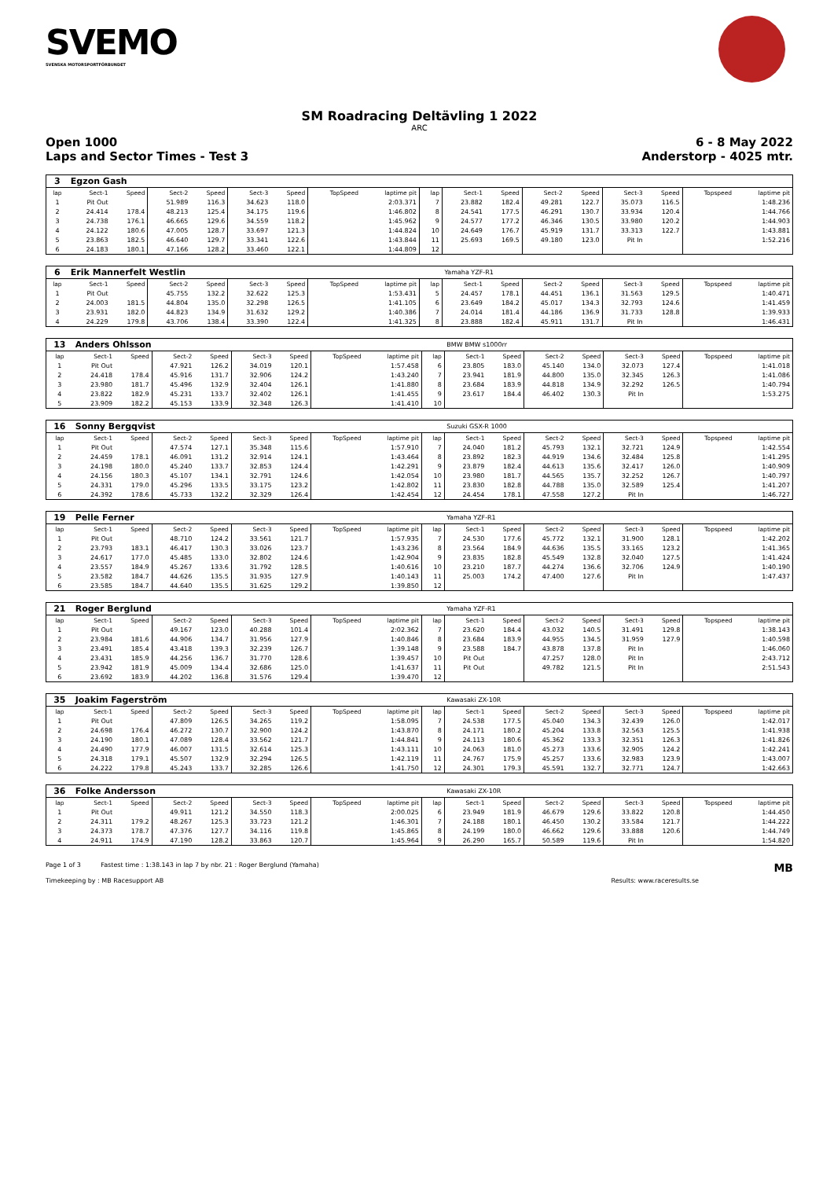SVEMO
SVENSKA MOTORSPORTFÖRBUNDET
SM Roadracing Deltävling 1 2022
ARC
Open 1000
Laps and Sector Times - Test 3
6 - 8 May 2022
Anderstorp - 4025 mtr.
| 3 | Egzon Gash | | | | | | | | | | | | | | | | |
| lap | Sect-1 | Speed | Sect-2 | Speed | Sect-3 | Speed | TopSpeed | laptime pit | lap | Sect-1 | Speed | Sect-2 | Speed | Sect-3 | Speed | Topspeed | laptime pit |
| 1 | Pit Out | | 51.989 | 116.3 | 34.623 | 118.0 | | 2:03.371 | 7 | 23.882 | 182.4 | 49.281 | 122.7 | 35.073 | 116.5 | | 1:48.236 |
| 2 | 24.414 | 178.4 | 48.213 | 125.4 | 34.175 | 119.6 | | 1:46.802 | 8 | 24.541 | 177.5 | 46.291 | 130.7 | 33.934 | 120.4 | | 1:44.766 |
| 3 | 24.738 | 176.1 | 46.665 | 129.6 | 34.559 | 118.2 | | 1:45.962 | 9 | 24.577 | 177.2 | 46.346 | 130.5 | 33.980 | 120.2 | | 1:44.903 |
| 4 | 24.122 | 180.6 | 47.005 | 128.7 | 33.697 | 121.3 | | 1:44.824 | 10 | 24.649 | 176.7 | 45.919 | 131.7 | 33.313 | 122.7 | | 1:43.881 |
| 5 | 23.863 | 182.5 | 46.640 | 129.7 | 33.341 | 122.6 | | 1:43.844 | 11 | 25.693 | 169.5 | 49.180 | 123.0 | Pit In | | | 1:52.216 |
| 6 | 24.183 | 180.1 | 47.166 | 128.2 | 33.460 | 122.1 | | 1:44.809 | 12 | | | | | | | | |
| 6 | Erik Mannerfelt Westlin | | | | | | | | | Yamaha YZF-R1 | | | | | | | |
| lap | Sect-1 | Speed | Sect-2 | Speed | Sect-3 | Speed | TopSpeed | laptime pit | lap | Sect-1 | Speed | Sect-2 | Speed | Sect-3 | Speed | Topspeed | laptime pit |
| 1 | Pit Out | | 45.755 | 132.2 | 32.622 | 125.3 | | 1:53.431 | 5 | 24.457 | 178.1 | 44.451 | 136.1 | 31.563 | 129.5 | | 1:40.471 |
| 2 | 24.003 | 181.5 | 44.804 | 135.0 | 32.298 | 126.5 | | 1:41.105 | 6 | 23.649 | 184.2 | 45.017 | 134.3 | 32.793 | 124.6 | | 1:41.459 |
| 3 | 23.931 | 182.0 | 44.823 | 134.9 | 31.632 | 129.2 | | 1:40.386 | 7 | 24.014 | 181.4 | 44.186 | 136.9 | 31.733 | 128.8 | | 1:39.933 |
| 4 | 24.229 | 179.8 | 43.706 | 138.4 | 33.390 | 122.4 | | 1:41.325 | 8 | 23.888 | 182.4 | 45.911 | 131.7 | Pit In | | | 1:46.431 |
| 13 | Anders Ohlsson | | | | | | | | | BMW BMW s1000rr | | | | | | | |
| lap | Sect-1 | Speed | Sect-2 | Speed | Sect-3 | Speed | TopSpeed | laptime pit | lap | Sect-1 | Speed | Sect-2 | Speed | Sect-3 | Speed | Topspeed | laptime pit |
| 1 | Pit Out | | 47.921 | 126.2 | 34.019 | 120.1 | | 1:57.458 | 6 | 23.805 | 183.0 | 45.140 | 134.0 | 32.073 | 127.4 | | 1:41.018 |
| 2 | 24.418 | 178.4 | 45.916 | 131.7 | 32.906 | 124.2 | | 1:43.240 | 7 | 23.941 | 181.9 | 44.800 | 135.0 | 32.345 | 126.3 | | 1:41.086 |
| 3 | 23.980 | 181.7 | 45.496 | 132.9 | 32.404 | 126.1 | | 1:41.880 | 8 | 23.684 | 183.9 | 44.818 | 134.9 | 32.292 | 126.5 | | 1:40.794 |
| 4 | 23.822 | 182.9 | 45.231 | 133.7 | 32.402 | 126.1 | | 1:41.455 | 9 | 23.617 | 184.4 | 46.402 | 130.3 | Pit In | | | 1:53.275 |
| 5 | 23.909 | 182.2 | 45.153 | 133.9 | 32.348 | 126.3 | | 1:41.410 | 10 | | | | | | | | |
| 16 | Sonny Bergqvist | | | | | | | | | Suzuki GSX-R 1000 | | | | | | | |
| lap | Sect-1 | Speed | Sect-2 | Speed | Sect-3 | Speed | TopSpeed | laptime pit | lap | Sect-1 | Speed | Sect-2 | Speed | Sect-3 | Speed | Topspeed | laptime pit |
| 1 | Pit Out | | 47.574 | 127.1 | 35.348 | 115.6 | | 1:57.910 | 7 | 24.040 | 181.2 | 45.793 | 132.1 | 32.721 | 124.9 | | 1:42.554 |
| 2 | 24.459 | 178.1 | 46.091 | 131.2 | 32.914 | 124.1 | | 1:43.464 | 8 | 23.892 | 182.3 | 44.919 | 134.6 | 32.484 | 125.8 | | 1:41.295 |
| 3 | 24.198 | 180.0 | 45.240 | 133.7 | 32.853 | 124.4 | | 1:42.291 | 9 | 23.879 | 182.4 | 44.613 | 135.6 | 32.417 | 126.0 | | 1:40.909 |
| 4 | 24.156 | 180.3 | 45.107 | 134.1 | 32.791 | 124.6 | | 1:42.054 | 10 | 23.980 | 181.7 | 44.565 | 135.7 | 32.252 | 126.7 | | 1:40.797 |
| 5 | 24.331 | 179.0 | 45.296 | 133.5 | 33.175 | 123.2 | | 1:42.802 | 11 | 23.830 | 182.8 | 44.788 | 135.0 | 32.589 | 125.4 | | 1:41.207 |
| 6 | 24.392 | 178.6 | 45.733 | 132.2 | 32.329 | 126.4 | | 1:42.454 | 12 | 24.454 | 178.1 | 47.558 | 127.2 | Pit In | | | 1:46.727 |
| 19 | Pelle Ferner | | | | | | | | | Yamaha YZF-R1 | | | | | | | |
| lap | Sect-1 | Speed | Sect-2 | Speed | Sect-3 | Speed | TopSpeed | laptime pit | lap | Sect-1 | Speed | Sect-2 | Speed | Sect-3 | Speed | Topspeed | laptime pit |
| 1 | Pit Out | | 48.710 | 124.2 | 33.561 | 121.7 | | 1:57.935 | 7 | 24.530 | 177.6 | 45.772 | 132.1 | 31.900 | 128.1 | | 1:42.202 |
| 2 | 23.793 | 183.1 | 46.417 | 130.3 | 33.026 | 123.7 | | 1:43.236 | 8 | 23.564 | 184.9 | 44.636 | 135.5 | 33.165 | 123.2 | | 1:41.365 |
| 3 | 24.617 | 177.0 | 45.485 | 133.0 | 32.802 | 124.6 | | 1:42.904 | 9 | 23.835 | 182.8 | 45.549 | 132.8 | 32.040 | 127.5 | | 1:41.424 |
| 4 | 23.557 | 184.9 | 45.267 | 133.6 | 31.792 | 128.5 | | 1:40.616 | 10 | 23.210 | 187.7 | 44.274 | 136.6 | 32.706 | 124.9 | | 1:40.190 |
| 5 | 23.582 | 184.7 | 44.626 | 135.5 | 31.935 | 127.9 | | 1:40.143 | 11 | 25.003 | 174.2 | 47.400 | 127.6 | Pit In | | | 1:47.437 |
| 6 | 23.585 | 184.7 | 44.640 | 135.5 | 31.625 | 129.2 | | 1:39.850 | 12 | | | | | | | | |
| 21 | Roger Berglund | | | | | | | | | Yamaha YZF-R1 | | | | | | | |
| lap | Sect-1 | Speed | Sect-2 | Speed | Sect-3 | Speed | TopSpeed | laptime pit | lap | Sect-1 | Speed | Sect-2 | Speed | Sect-3 | Speed | Topspeed | laptime pit |
| 1 | Pit Out | | 49.167 | 123.0 | 40.288 | 101.4 | | 2:02.362 | 7 | 23.620 | 184.4 | 43.032 | 140.5 | 31.491 | 129.8 | | 1:38.143 |
| 2 | 23.984 | 181.6 | 44.906 | 134.7 | 31.956 | 127.9 | | 1:40.846 | 8 | 23.684 | 183.9 | 44.955 | 134.5 | 31.959 | 127.9 | | 1:40.598 |
| 3 | 23.491 | 185.4 | 43.418 | 139.3 | 32.239 | 126.7 | | 1:39.148 | 9 | 23.588 | 184.7 | 43.878 | 137.8 | Pit In | | | 1:46.060 |
| 4 | 23.431 | 185.9 | 44.256 | 136.7 | 31.770 | 128.6 | | 1:39.457 | 10 | Pit Out | | 47.257 | 128.0 | Pit In | | | 2:43.712 |
| 5 | 23.942 | 181.9 | 45.009 | 134.4 | 32.686 | 125.0 | | 1:41.637 | 11 | Pit Out | | 49.782 | 121.5 | Pit In | | | 2:51.543 |
| 6 | 23.692 | 183.9 | 44.202 | 136.8 | 31.576 | 129.4 | | 1:39.470 | 12 | | | | | | | | |
| 35 | Joakim Fagerström | | | | | | | | | Kawasaki ZX-10R | | | | | | | |
| lap | Sect-1 | Speed | Sect-2 | Speed | Sect-3 | Speed | TopSpeed | laptime pit | lap | Sect-1 | Speed | Sect-2 | Speed | Sect-3 | Speed | Topspeed | laptime pit |
| 1 | Pit Out | | 47.809 | 126.5 | 34.265 | 119.2 | | 1:58.095 | 7 | 24.538 | 177.5 | 45.040 | 134.3 | 32.439 | 126.0 | | 1:42.017 |
| 2 | 24.698 | 176.4 | 46.272 | 130.7 | 32.900 | 124.2 | | 1:43.870 | 8 | 24.171 | 180.2 | 45.204 | 133.8 | 32.563 | 125.5 | | 1:41.938 |
| 3 | 24.190 | 180.1 | 47.089 | 128.4 | 33.562 | 121.7 | | 1:44.841 | 9 | 24.113 | 180.6 | 45.362 | 133.3 | 32.351 | 126.3 | | 1:41.826 |
| 4 | 24.490 | 177.9 | 46.007 | 131.5 | 32.614 | 125.3 | | 1:43.111 | 10 | 24.063 | 181.0 | 45.273 | 133.6 | 32.905 | 124.2 | | 1:42.241 |
| 5 | 24.318 | 179.1 | 45.507 | 132.9 | 32.294 | 126.5 | | 1:42.119 | 11 | 24.767 | 175.9 | 45.257 | 133.6 | 32.983 | 123.9 | | 1:43.007 |
| 6 | 24.222 | 179.8 | 45.243 | 133.7 | 32.285 | 126.6 | | 1:41.750 | 12 | 24.301 | 179.3 | 45.591 | 132.7 | 32.771 | 124.7 | | 1:42.663 |
| 36 | Folke Andersson | | | | | | | | | Kawasaki ZX-10R | | | | | | | |
| lap | Sect-1 | Speed | Sect-2 | Speed | Sect-3 | Speed | TopSpeed | laptime pit | lap | Sect-1 | Speed | Sect-2 | Speed | Sect-3 | Speed | Topspeed | laptime pit |
| 1 | Pit Out | | 49.911 | 121.2 | 34.550 | 118.3 | | 2:00.025 | 6 | 23.949 | 181.9 | 46.679 | 129.6 | 33.822 | 120.8 | | 1:44.450 |
| 2 | 24.311 | 179.2 | 48.267 | 125.3 | 33.723 | 121.2 | | 1:46.301 | 7 | 24.188 | 180.1 | 46.450 | 130.2 | 33.584 | 121.7 | | 1:44.222 |
| 3 | 24.373 | 178.7 | 47.376 | 127.7 | 34.116 | 119.8 | | 1:45.865 | 8 | 24.199 | 180.0 | 46.662 | 129.6 | 33.888 | 120.6 | | 1:44.749 |
| 4 | 24.911 | 174.9 | 47.190 | 128.2 | 33.863 | 120.7 | | 1:45.964 | 9 | 26.290 | 165.7 | 50.589 | 119.6 | Pit In | | | 1:54.820 |
Page 1 of 3 Fastest time : 1:38.143 in lap 7 by nbr. 21 : Roger Berglund (Yamaha)
MB
Timekeeping by : MB Racesupport AB
Results: www.raceresults.se